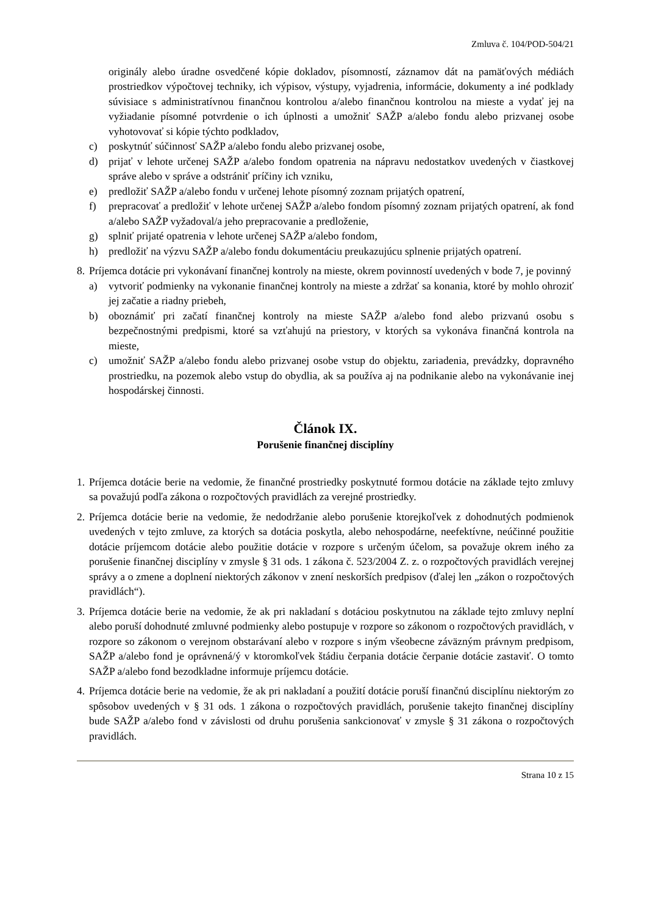Zmluva č. 104/POD-504/21
originály alebo úradne osvedčené kópie dokladov, písomností, záznamov dát na pamäťových médiách prostriedkov výpočtovej techniky, ich výpisov, výstupy, vyjadrenia, informácie, dokumenty a iné podklady súvisiace s administratívnou finančnou kontrolou a/alebo finančnou kontrolou na mieste a vydať jej na vyžiadanie písomné potvrdenie o ich úplnosti a umožniť SAŽP a/alebo fondu alebo prizvanej osobe vyhotovovať si kópie týchto podkladov,
c) poskytnúť súčinnosť SAŽP a/alebo fondu alebo prizvanej osobe,
d) prijať v lehote určenej SAŽP a/alebo fondom opatrenia na nápravu nedostatkov uvedených v čiastkovej správe alebo v správe a odstrániť príčiny ich vzniku,
e) predložiť SAŽP a/alebo fondu v určenej lehote písomný zoznam prijatých opatrení,
f) prepracovať a predložiť v lehote určenej SAŽP a/alebo fondom písomný zoznam prijatých opatrení, ak fond a/alebo SAŽP vyžadoval/a jeho prepracovanie a predloženie,
g) splniť prijaté opatrenia v lehote určenej SAŽP a/alebo fondom,
h) predložiť na výzvu SAŽP a/alebo fondu dokumentáciu preukazujúcu splnenie prijatých opatrení.
8.
Príjemca dotácie pri vykonávaní finančnej kontroly na mieste, okrem povinností uvedených v bode 7, je povinný
a) vytvoriť podmienky na vykonanie finančnej kontroly na mieste a zdržať sa konania, ktoré by mohlo ohroziť jej začatie a riadny priebeh,
b) oboznámiť pri začatí finančnej kontroly na mieste SAŽP a/alebo fond alebo prizvanú osobu s bezpečnostnými predpismi, ktoré sa vzťahujú na priestory, v ktorých sa vykonáva finančná kontrola na mieste,
c) umožniť SAŽP a/alebo fondu alebo prizvanej osobe vstup do objektu, zariadenia, prevádzky, dopravného prostriedku, na pozemok alebo vstup do obydlia, ak sa používa aj na podnikanie alebo na vykonávanie inej hospodárskej činnosti.
Článok IX.
Porušenie finančnej disciplíny
1.
Príjemca dotácie berie na vedomie, že finančné prostriedky poskytnuté formou dotácie na základe tejto zmluvy sa považujú podľa zákona o rozpočtových pravidlách za verejné prostriedky.
2.
Príjemca dotácie berie na vedomie, že nedodržanie alebo porušenie ktorejkoľvek z dohodnutých podmienok uvedených v tejto zmluve, za ktorých sa dotácia poskytla, alebo nehospodárne, neefektívne, neúčinné použitie dotácie príjemcom dotácie alebo použitie dotácie v rozpore s určeným účelom, sa považuje okrem iného za porušenie finančnej disciplíny v zmysle § 31 ods. 1 zákona č. 523/2004 Z. z. o rozpočtových pravidlách verejnej správy a o zmene a doplnení niektorých zákonov v znení neskorších predpisov (ďalej len „zákon o rozpočtových pravidlách“).
3.
Príjemca dotácie berie na vedomie, že ak pri nakladaní s dotáciou poskytnutou na základe tejto zmluvy neplní alebo poruší dohodnuté zmluvné podmienky alebo postupuje v rozpore so zákonom o rozpočtových pravidlách, v rozpore so zákonom o verejnom obstarávaní alebo v rozpore s iným všeobecne záväzným právnym predpisom, SAŽP a/alebo fond je oprávnená/ý v ktoromkoľvek štádiu čerpania dotácie čerpanie dotácie zastaviť. O tomto SAŽP a/alebo fond bezodkladne informuje príjemcu dotácie.
4.
Príjemca dotácie berie na vedomie, že ak pri nakladaní a použití dotácie poruší finančnú disciplínu niektorým zo spôsobov uvedených v § 31 ods. 1 zákona o rozpočtových pravidlách, porušenie takejto finančnej disciplíny bude SAŽP a/alebo fond v závislosti od druhu porušenia sankcionovať v zmysle § 31 zákona o rozpočtových pravidlách.
Strana 10 z 15